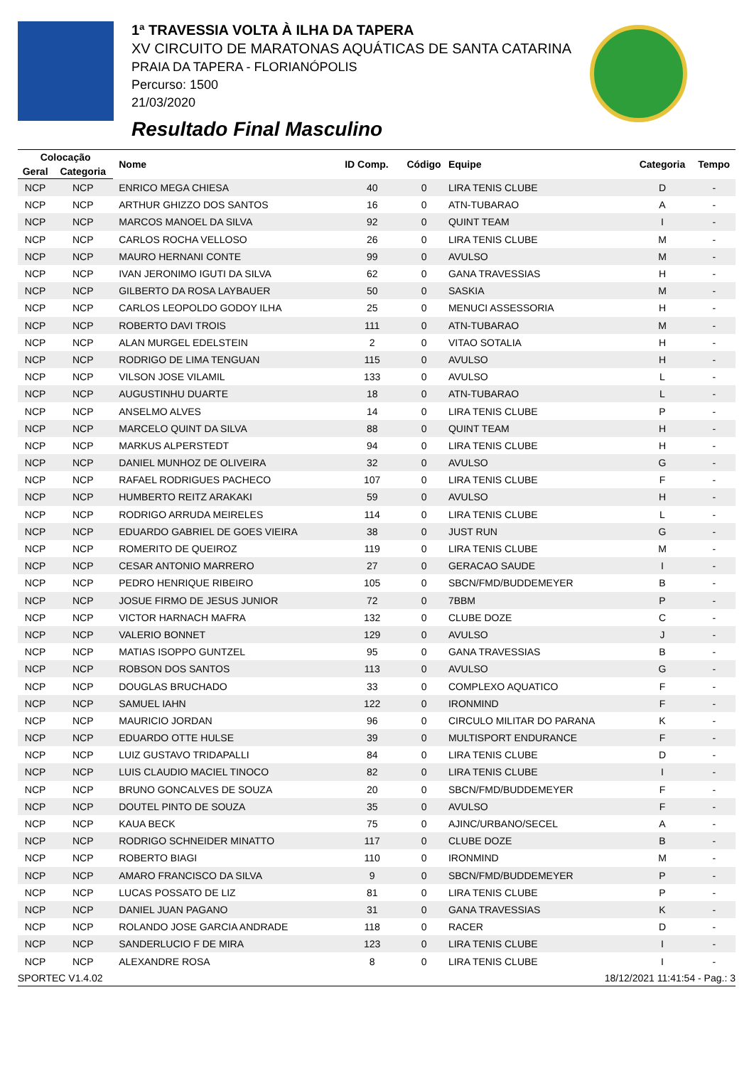1ª TRAVESSIA VOLTA À ILHA DA TAPERA
XV CIRCUITO DE MARATONAS AQUÁTICAS DE SANTA CATARINA
PRAIA DA TAPERA - FLORIANÓPOLIS
Percurso: 1500
21/03/2020
Resultado Final Masculino
| Colocação | | Nome | ID Comp. | Código | Equipe | Categoria | Tempo |
| --- | --- | --- | --- | --- | --- | --- | --- |
| Geral | Categoria | | | | | | |
| NCP | NCP | ENRICO MEGA CHIESA | 40 | 0 | LIRA TENIS CLUBE | D | - |
| NCP | NCP | ARTHUR GHIZZO DOS SANTOS | 16 | 0 | ATN-TUBARAO | A | - |
| NCP | NCP | MARCOS MANOEL DA SILVA | 92 | 0 | QUINT TEAM | I | - |
| NCP | NCP | CARLOS ROCHA VELLOSO | 26 | 0 | LIRA TENIS CLUBE | M | - |
| NCP | NCP | MAURO HERNANI CONTE | 99 | 0 | AVULSO | M | - |
| NCP | NCP | IVAN JERONIMO IGUTI DA SILVA | 62 | 0 | GANA TRAVESSIAS | H | - |
| NCP | NCP | GILBERTO DA ROSA LAYBAUER | 50 | 0 | SASKIA | M | - |
| NCP | NCP | CARLOS LEOPOLDO GODOY ILHA | 25 | 0 | MENUCI ASSESSORIA | H | - |
| NCP | NCP | ROBERTO DAVI TROIS | 111 | 0 | ATN-TUBARAO | M | - |
| NCP | NCP | ALAN MURGEL EDELSTEIN | 2 | 0 | VITAO SOTALIA | H | - |
| NCP | NCP | RODRIGO DE LIMA TENGUAN | 115 | 0 | AVULSO | H | - |
| NCP | NCP | VILSON JOSE VILAMIL | 133 | 0 | AVULSO | L | - |
| NCP | NCP | AUGUSTINHU DUARTE | 18 | 0 | ATN-TUBARAO | L | - |
| NCP | NCP | ANSELMO ALVES | 14 | 0 | LIRA TENIS CLUBE | P | - |
| NCP | NCP | MARCELO QUINT DA SILVA | 88 | 0 | QUINT TEAM | H | - |
| NCP | NCP | MARKUS ALPERSTEDT | 94 | 0 | LIRA TENIS CLUBE | H | - |
| NCP | NCP | DANIEL MUNHOZ DE OLIVEIRA | 32 | 0 | AVULSO | G | - |
| NCP | NCP | RAFAEL RODRIGUES PACHECO | 107 | 0 | LIRA TENIS CLUBE | F | - |
| NCP | NCP | HUMBERTO REITZ ARAKAKI | 59 | 0 | AVULSO | H | - |
| NCP | NCP | RODRIGO ARRUDA MEIRELES | 114 | 0 | LIRA TENIS CLUBE | L | - |
| NCP | NCP | EDUARDO GABRIEL DE GOES VIEIRA | 38 | 0 | JUST RUN | G | - |
| NCP | NCP | ROMERITO DE QUEIROZ | 119 | 0 | LIRA TENIS CLUBE | M | - |
| NCP | NCP | CESAR ANTONIO MARRERO | 27 | 0 | GERACAO SAUDE | I | - |
| NCP | NCP | PEDRO HENRIQUE RIBEIRO | 105 | 0 | SBCN/FMD/BUDDEMEYER | B | - |
| NCP | NCP | JOSUE FIRMO DE JESUS JUNIOR | 72 | 0 | 7BBM | P | - |
| NCP | NCP | VICTOR HARNACH MAFRA | 132 | 0 | CLUBE DOZE | C | - |
| NCP | NCP | VALERIO BONNET | 129 | 0 | AVULSO | J | - |
| NCP | NCP | MATIAS ISOPPO GUNTZEL | 95 | 0 | GANA TRAVESSIAS | B | - |
| NCP | NCP | ROBSON DOS SANTOS | 113 | 0 | AVULSO | G | - |
| NCP | NCP | DOUGLAS BRUCHADO | 33 | 0 | COMPLEXO AQUATICO | F | - |
| NCP | NCP | SAMUEL IAHN | 122 | 0 | IRONMIND | F | - |
| NCP | NCP | MAURICIO JORDAN | 96 | 0 | CIRCULO MILITAR DO PARANA | K | - |
| NCP | NCP | EDUARDO OTTE HULSE | 39 | 0 | MULTISPORT ENDURANCE | F | - |
| NCP | NCP | LUIZ GUSTAVO TRIDAPALLI | 84 | 0 | LIRA TENIS CLUBE | D | - |
| NCP | NCP | LUIS CLAUDIO MACIEL TINOCO | 82 | 0 | LIRA TENIS CLUBE | I | - |
| NCP | NCP | BRUNO GONCALVES DE SOUZA | 20 | 0 | SBCN/FMD/BUDDEMEYER | F | - |
| NCP | NCP | DOUTEL PINTO DE SOUZA | 35 | 0 | AVULSO | F | - |
| NCP | NCP | KAUA BECK | 75 | 0 | AJINC/URBANO/SECEL | A | - |
| NCP | NCP | RODRIGO SCHNEIDER MINATTO | 117 | 0 | CLUBE DOZE | B | - |
| NCP | NCP | ROBERTO BIAGI | 110 | 0 | IRONMIND | M | - |
| NCP | NCP | AMARO FRANCISCO DA SILVA | 9 | 0 | SBCN/FMD/BUDDEMEYER | P | - |
| NCP | NCP | LUCAS POSSATO DE LIZ | 81 | 0 | LIRA TENIS CLUBE | P | - |
| NCP | NCP | DANIEL JUAN PAGANO | 31 | 0 | GANA TRAVESSIAS | K | - |
| NCP | NCP | ROLANDO JOSE GARCIA ANDRADE | 118 | 0 | RACER | D | - |
| NCP | NCP | SANDERLUCIO F DE MIRA | 123 | 0 | LIRA TENIS CLUBE | I | - |
| NCP | NCP | ALEXANDRE ROSA | 8 | 0 | LIRA TENIS CLUBE | I | - |
SPORTEC V1.4.02 18/12/2021 11:41:54 - Pag.: 3